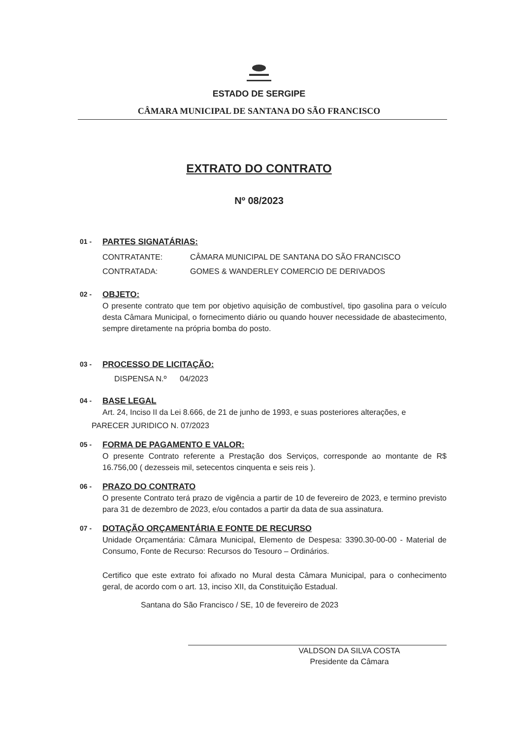ESTADO DE SERGIPE
CÂMARA MUNICIPAL DE SANTANA DO SÃO FRANCISCO
EXTRATO DO CONTRATO
Nº 08/2023
01 -
PARTES SIGNATÁRIAS:
CONTRATANTE: CÂMARA MUNICIPAL DE SANTANA DO SÃO FRANCISCO
CONTRATADA: GOMES & WANDERLEY COMERCIO DE DERIVADOS
02 -
OBJETO:
O presente contrato que tem por objetivo aquisição de combustível, tipo gasolina para o veículo desta Câmara Municipal, o fornecimento diário ou quando houver necessidade de abastecimento, sempre diretamente na própria bomba do posto.
03 -
PROCESSO DE LICITAÇÃO:
DISPENSA N.º 04/2023
04 -
BASE LEGAL
Art. 24, Inciso II da Lei 8.666, de 21 de junho de 1993, e suas posteriores alterações, e
PARECER JURIDICO N. 07/2023
05 -
FORMA DE PAGAMENTO E VALOR:
O presente Contrato referente a Prestação dos Serviços, corresponde ao montante de R$ 16.756,00 ( dezesseis mil, setecentos cinquenta e seis reis ).
06 -
PRAZO DO CONTRATO
O presente Contrato terá prazo de vigência a partir de 10 de fevereiro de 2023, e termino previsto para 31 de dezembro de 2023, e/ou contados a partir da data de sua assinatura.
07 -
DOTAÇÃO ORÇAMENTÁRIA E FONTE DE RECURSO
Unidade Orçamentária: Câmara Municipal, Elemento de Despesa: 3390.30-00-00 - Material de Consumo, Fonte de Recurso: Recursos do Tesouro – Ordinários.
Certifico que este extrato foi afixado no Mural desta Câmara Municipal, para o conhecimento geral, de acordo com o art. 13, inciso XII, da Constituição Estadual.
Santana do São Francisco / SE, 10 de fevereiro de 2023
VALDSON DA SILVA COSTA
Presidente da Câmara